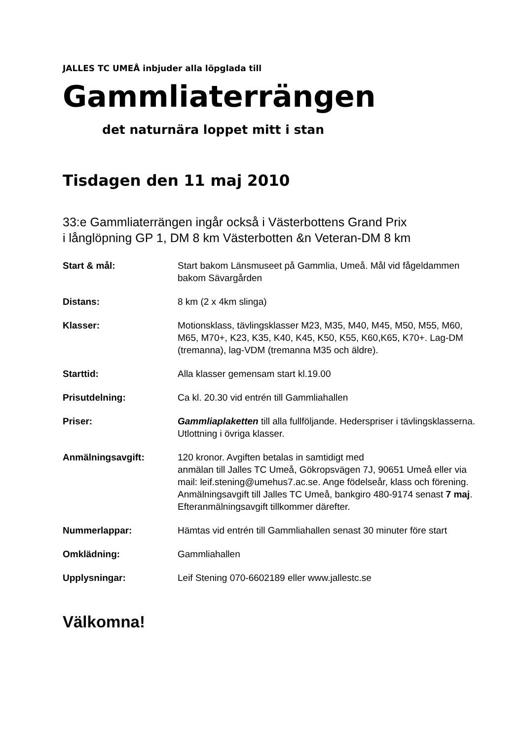JALLES TC UMEÅ inbjuder alla löpglada till
Gammliaterrängen
det naturnära loppet mitt i stan
Tisdagen den 11 maj 2010
33:e Gammliaterrängen ingår också i Västerbottens Grand Prix
i långlöpning GP 1, DM 8 km Västerbotten &n Veteran-DM 8 km
| Start & mål: | Start bakom Länsmuseet på Gammlia, Umeå. Mål vid fågeldammen bakom Sävargården |
| Distans: | 8 km (2 x 4km slinga) |
| Klasser: | Motionsklass, tävlingsklasser M23, M35, M40, M45, M50, M55, M60, M65, M70+, K23, K35, K40, K45, K50, K55, K60,K65, K70+. Lag-DM (tremanna), lag-VDM (tremanna M35 och äldre). |
| Starttid: | Alla klasser gemensam start kl.19.00 |
| Prisutdelning: | Ca kl. 20.30 vid entrén till Gammliahallen |
| Priser: | Gammliaplaketten till alla fullföljande. Hederspriser i tävlingsklasserna. Utlottning i övriga klasser. |
| Anmälningsavgift: | 120 kronor. Avgiften betalas in samtidigt med anmälan till Jalles TC Umeå, Gökropsvägen 7J, 90651 Umeå eller via mail: leif.stening@umehus7.ac.se. Ange födelseår, klass och förening. Anmälningsavgift till Jalles TC Umeå, bankgiro 480-9174 senast 7 maj . Efteranmälningsavgift tillkommer därefter. |
| Nummerlappar: | Hämtas vid entrén till Gammliahallen senast 30 minuter före start |
| Omklädning: | Gammliahallen |
| Upplysningar: | Leif Stening 070-6602189 eller www.jallestc.se |
Välkomna!